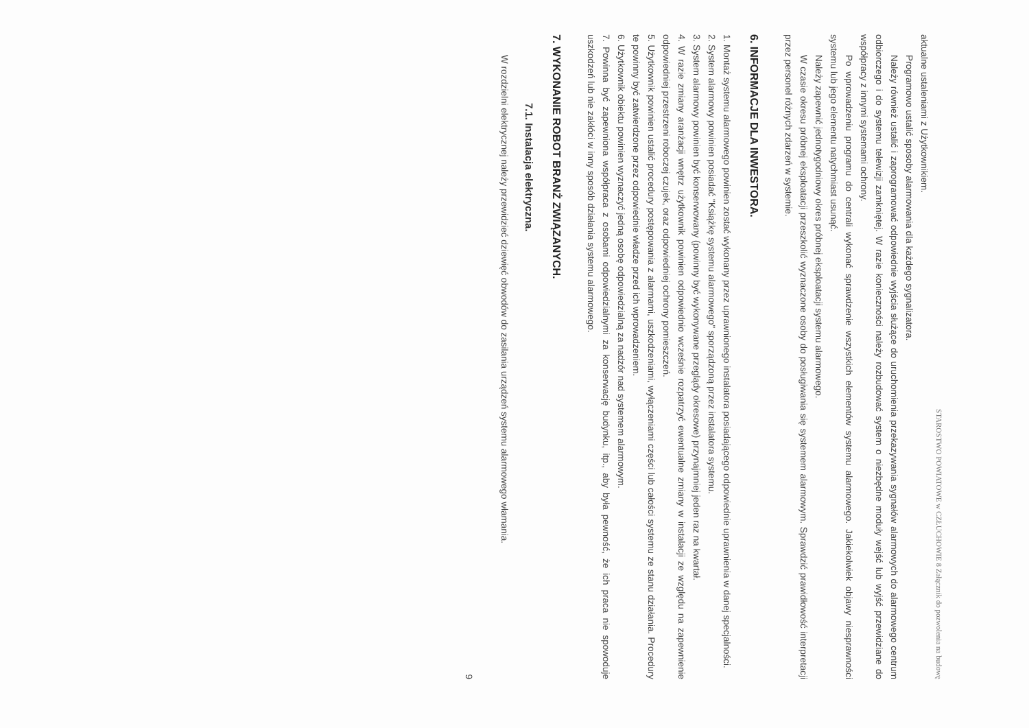STAROSTWO POWIATOWE w CZŁUCHOWIE 8 Załącznik do pozwolenia na budowę
aktualne ustaleniami z Użytkownikiem.
Programowo ustalić sposoby alarmowania dla każdego sygnalizatora.
Należy również ustalić i zaprogramować odpowiednie wyjścia służące do uruchomienia przekazywania sygnałów alarmowych do alarmowego centrum odbiorczego i do systemu telewizji zamkniętej. W razie konieczności należy rozbudować system o niezbędne moduły wejść lub wyjść przewidziane do współpracy z innymi systemami ochrony.
Po wprowadzeniu programu do centrali wykonać sprawdzenie wszystkich elementów systemu alarmowego. Jakiekolwiek objawy niesprawności systemu lub jego elementu natychmiast usunąć.
Należy zapewnić jednotygodniowy okres próbnej eksploatacji systemu alarmowego.
W czasie okresu próbnej eksploatacji przeszkolić wyznaczone osoby do posługiwania się systemem alarmowym. Sprawdzić prawidłowość interpretacji przez personel różnych zdarzeń w systemie.
6. INFORMACJE DLA INWESTORA.
1. Montaż systemu alarmowego powinien zostać wykonany przez uprawnionego instalatora posiadającego odpowiednie uprawnienia w danej specjalności.
2. System alarmowy powinien posiadać "Książkę systemu alarmowego" sporządzoną przez instalatora systemu.
3. System alarmowy powinien być konserwowany (powinny być wykonywane przeglądy okresowe) przynajmniej jeden raz na kwartał.
4. W razie zmiany aranżacji wnętrz użytkownik powinien odpowiednio wcześnie rozpatrzyć ewentualne zmiany w instalacji ze względu na zapewnienie odpowiedniej przestrzeni roboczej czujek, oraz odpowiedniej ochrony pomieszczeń.
5. Użytkownik powinien ustalić procedury postępowania z alarmami, uszkodzeniami, wyłączeniami części lub całości systemu ze stanu działania. Procedury te powinny być zatwierdzone przez odpowiednie władze przed ich wprowadzeniem.
6. Użytkownik obiektu powinien wyznaczyć jedną osobę odpowiedzialną za nadzór nad systemem alarmowym.
7. Powinna być zapewniona współpraca z osobami odpowiedzialnymi za konserwację budynku, itp., aby była pewność, że ich praca nie spowoduje uszkodzeń lub nie zakłóci w inny sposób działania systemu alarmowego.
7. WYKONANIE ROBOT BRANŻ ZWIĄZANYCH.
7.1. Instalacja elektryczna.
W rozdzielni elektrycznej należy przewidzieć dziewięć obwodów do zasilania urządzeń systemu alarmowego włamania.
9